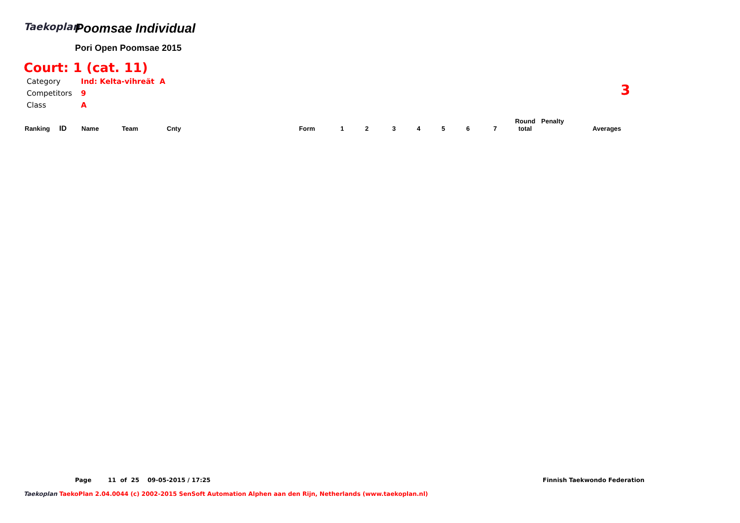Taekoplan
Poomsae Individual
Pori Open Poomsae 2015
Court: 1 (cat. 11)
| Category | Ind: Kelta-vihreät A |
| Competitors | 9 |
| Class | A |
3
| Ranking | ID | Name | Team | Cnty | Form | 1 | 2 | 3 | 4 | 5 | 6 | 7 | Round total | Penalty | Averages |
| --- | --- | --- | --- | --- | --- | --- | --- | --- | --- | --- | --- | --- | --- | --- | --- |
Page 11 of 25 09-05-2015 / 17:25
Finnish Taekwondo Federation
Taekoplan TaekoPlan 2.04.0044 (c) 2002-2015 SenSoft Automation Alphen aan den Rijn, Netherlands (www.taekoplan.nl)